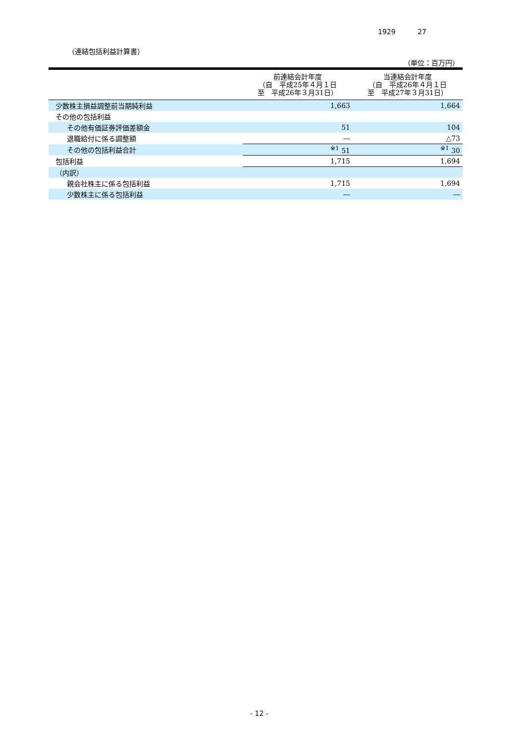1929 27
（連結包括利益計算書）
（単位：百万円）
| | 前連結会計年度 （自 平成25年４月１日 至 平成26年３月31日） | 当連結会計年度 （自 平成26年４月１日 至 平成27年３月31日） |
| --- | --- | --- |
| 少数株主損益調整前当期純利益 | 1,663 | 1,664 |
| その他の包括利益 | | |
| その他有価証券評価差額金 | 51 | 104 |
| 退職給付に係る調整額 | ― | △73 |
| その他の包括利益合計 | <sup>※1</sup> 51 | <sup>※1</sup> 30 |
| 包括利益 | 1,715 | 1,694 |
| （内訳） | | |
| 親会社株主に係る包括利益 | 1,715 | 1,694 |
| 少数株主に係る包括利益 | ― | ― |
- 12 -